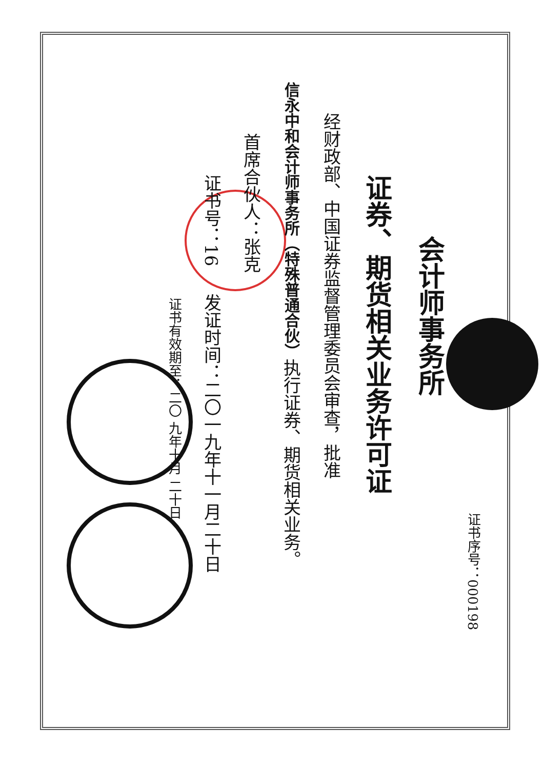证书序号：000198
会计师事务所
证券、期货相关业务许可证
经财政部、中国证券监督管理委员会审查，批准
信永中和会计师事务所（特殊普通合伙）执行证券、期货相关业务。
首席合伙人：张克
证书号：16 发证时间：二〇一九年十一月二十日
证书有效期至：二〇 九年十月 二十日